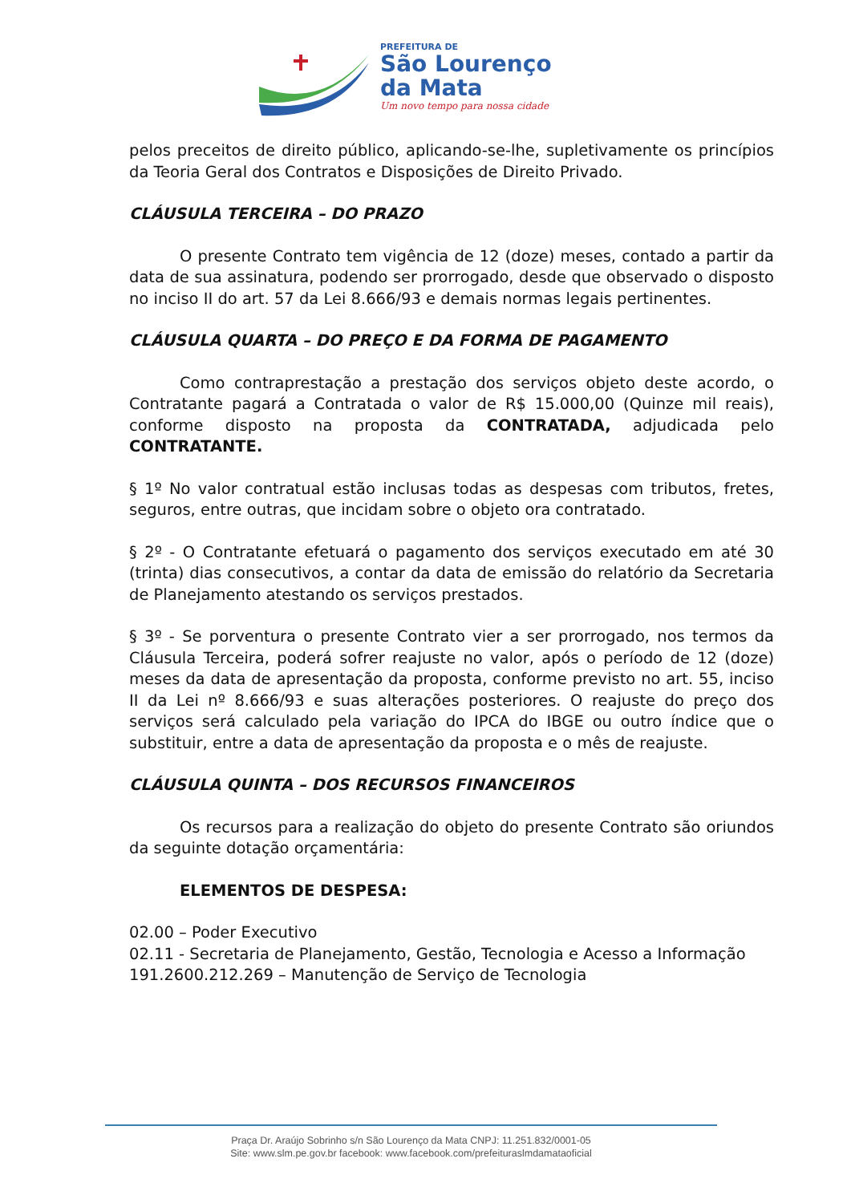PREFEITURA DE
São Lourenço
da Mata
Um novo tempo para nossa cidade
pelos preceitos de direito público, aplicando-se-lhe, supletivamente os princípios da Teoria Geral dos Contratos e Disposições de Direito Privado.
CLÁUSULA TERCEIRA – DO PRAZO
O presente Contrato tem vigência de 12 (doze) meses, contado a partir da data de sua assinatura, podendo ser prorrogado, desde que observado o disposto no inciso II do art. 57 da Lei 8.666/93 e demais normas legais pertinentes.
CLÁUSULA QUARTA – DO PREÇO E DA FORMA DE PAGAMENTO
Como contraprestação a prestação dos serviços objeto deste acordo, o Contratante pagará a Contratada o valor de R$ 15.000,00 (Quinze mil reais), conforme disposto na proposta da CONTRATADA, adjudicada pelo CONTRATANTE.
§ 1º No valor contratual estão inclusas todas as despesas com tributos, fretes, seguros, entre outras, que incidam sobre o objeto ora contratado.
§ 2º - O Contratante efetuará o pagamento dos serviços executado em até 30 (trinta) dias consecutivos, a contar da data de emissão do relatório da Secretaria de Planejamento atestando os serviços prestados.
§ 3º - Se porventura o presente Contrato vier a ser prorrogado, nos termos da Cláusula Terceira, poderá sofrer reajuste no valor, após o período de 12 (doze) meses da data de apresentação da proposta, conforme previsto no art. 55, inciso II da Lei nº 8.666/93 e suas alterações posteriores. O reajuste do preço dos serviços será calculado pela variação do IPCA do IBGE ou outro índice que o substituir, entre a data de apresentação da proposta e o mês de reajuste.
CLÁUSULA QUINTA – DOS RECURSOS FINANCEIROS
Os recursos para a realização do objeto do presente Contrato são oriundos da seguinte dotação orçamentária:
ELEMENTOS DE DESPESA:
02.00 – Poder Executivo
02.11 - Secretaria de Planejamento, Gestão, Tecnologia e Acesso a Informação
191.2600.212.269 – Manutenção de Serviço de Tecnologia
Praça Dr. Araújo Sobrinho s/n São Lourenço da Mata CNPJ: 11.251.832/0001-05
Site: www.slm.pe.gov.br facebook: www.facebook.com/prefeituraslmdamataoficial